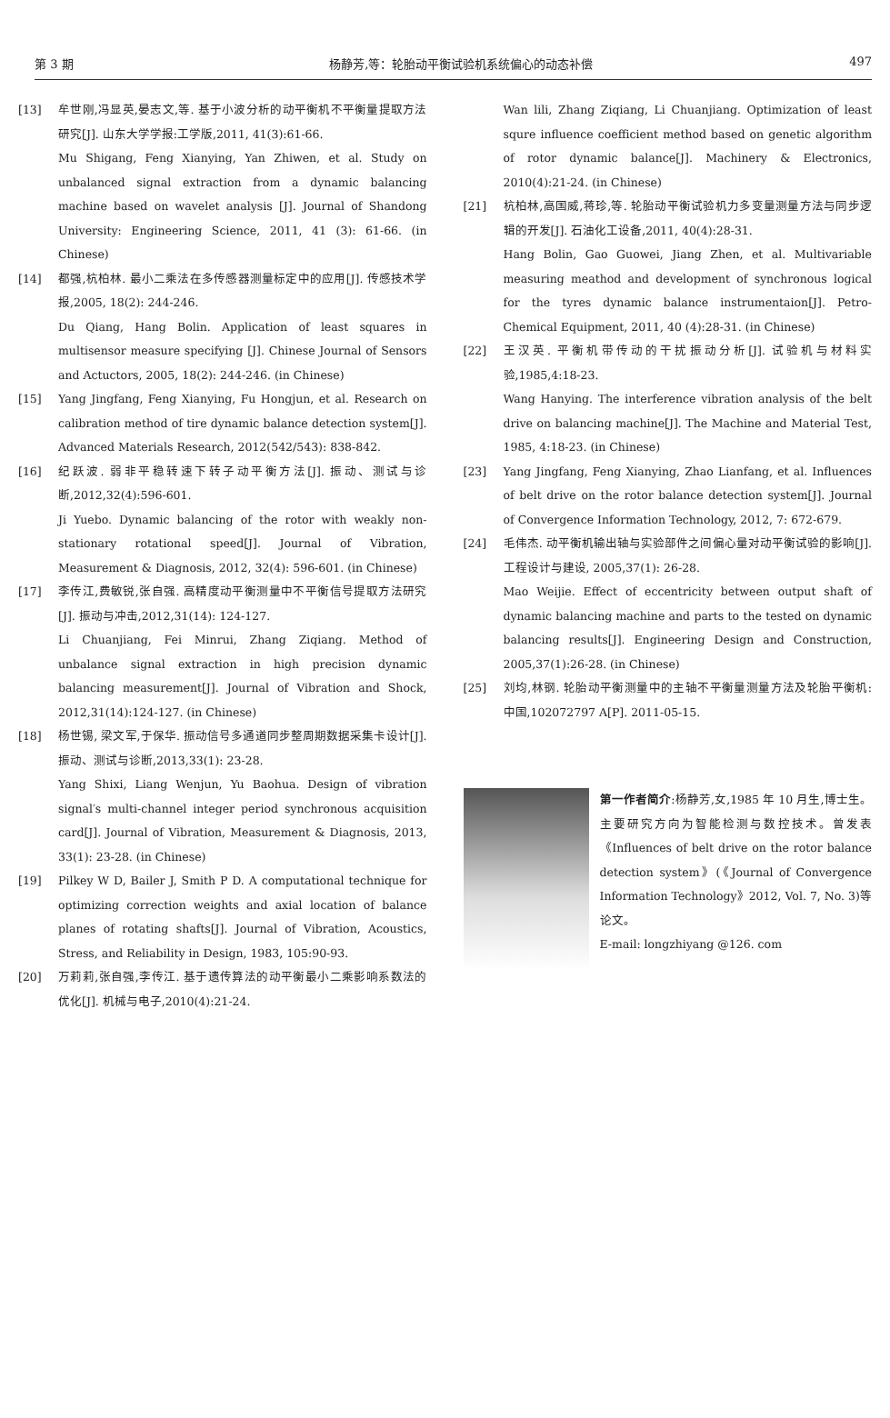第 3 期 杨静芳,等：轮胎动平衡试验机系统偏心的动态补偿 497
[13] 牟世刚,冯显英,晏志文,等. 基于小波分析的动平衡机不平衡量提取方法研究[J]. 山东大学学报:工学版,2011, 41(3):61-66.
Mu Shigang, Feng Xianying, Yan Zhiwen, et al. Study on unbalanced signal extraction from a dynamic balancing machine based on wavelet analysis [J]. Journal of Shandong University: Engineering Science, 2011, 41 (3): 61-66. (in Chinese)
[14] 都强,杭柏林. 最小二乘法在多传感器测量标定中的应用[J]. 传感技术学报,2005, 18(2): 244-246.
Du Qiang, Hang Bolin. Application of least squares in multisensor measure specifying [J]. Chinese Journal of Sensors and Actuctors, 2005, 18(2): 244-246. (in Chinese)
[15] Yang Jingfang, Feng Xianying, Fu Hongjun, et al. Research on calibration method of tire dynamic balance detection system[J]. Advanced Materials Research, 2012(542/543): 838-842.
[16] 纪跃波. 弱非平稳转速下转子动平衡方法[J]. 振动、测试与诊断,2012,32(4):596-601.
Ji Yuebo. Dynamic balancing of the rotor with weakly non-stationary rotational speed[J]. Journal of Vibration, Measurement & Diagnosis, 2012, 32(4): 596-601. (in Chinese)
[17] 李传江,费敏锐,张自强. 高精度动平衡测量中不平衡信号提取方法研究[J]. 振动与冲击,2012,31(14): 124-127.
Li Chuanjiang, Fei Minrui, Zhang Ziqiang. Method of unbalance signal extraction in high precision dynamic balancing measurement[J]. Journal of Vibration and Shock, 2012,31(14):124-127. (in Chinese)
[18] 杨世锡, 梁文军,于保华. 振动信号多通道同步整周期数据采集卡设计[J]. 振动、测试与诊断,2013,33(1): 23-28.
Yang Shixi, Liang Wenjun, Yu Baohua. Design of vibration signal′s multi-channel integer period synchronous acquisition card[J]. Journal of Vibration, Measurement & Diagnosis, 2013, 33(1): 23-28. (in Chinese)
[19] Pilkey W D, Bailer J, Smith P D. A computational technique for optimizing correction weights and axial location of balance planes of rotating shafts[J]. Journal of Vibration, Acoustics, Stress, and Reliability in Design, 1983, 105:90-93.
[20] 万莉莉,张自强,李传江. 基于遗传算法的动平衡最小二乘影响系数法的优化[J]. 机械与电子,2010(4):21-24.
Wan lili, Zhang Ziqiang, Li Chuanjiang. Optimization of least squre influence coefficient method based on genetic algorithm of rotor dynamic balance[J]. Machinery & Electronics, 2010(4):21-24. (in Chinese)
[21] 杭柏林,高国威,蒋珍,等. 轮胎动平衡试验机力多变量测量方法与同步逻辑的开发[J]. 石油化工设备,2011, 40(4):28-31.
Hang Bolin, Gao Guowei, Jiang Zhen, et al. Multivariable measuring meathod and development of synchronous logical for the tyres dynamic balance instrumentaion[J]. Petro-Chemical Equipment, 2011, 40 (4):28-31. (in Chinese)
[22] 王汉英. 平衡机带传动的干扰振动分析[J]. 试验机与材料实验,1985,4:18-23.
Wang Hanying. The interference vibration analysis of the belt drive on balancing machine[J]. The Machine and Material Test, 1985, 4:18-23. (in Chinese)
[23] Yang Jingfang, Feng Xianying, Zhao Lianfang, et al. Influences of belt drive on the rotor balance detection system[J]. Journal of Convergence Information Technology, 2012, 7: 672-679.
[24] 毛伟杰. 动平衡机输出轴与实验部件之间偏心量对动平衡试验的影响[J]. 工程设计与建设, 2005,37(1): 26-28.
Mao Weijie. Effect of eccentricity between output shaft of dynamic balancing machine and parts to the tested on dynamic balancing results[J]. Engineering Design and Construction, 2005,37(1):26-28. (in Chinese)
[25] 刘均,林钢. 轮胎动平衡测量中的主轴不平衡量测量方法及轮胎平衡机:中国,102072797 A[P]. 2011-05-15.
第一作者简介:杨静芳,女,1985 年 10 月生,博士生。主要研究方向为智能检测与数控技术。曾发表《Influences of belt drive on the rotor balance detection system》(《Journal of Convergence Information Technology》2012, Vol. 7, No. 3)等论文。
E-mail: longzhiyang @126. com